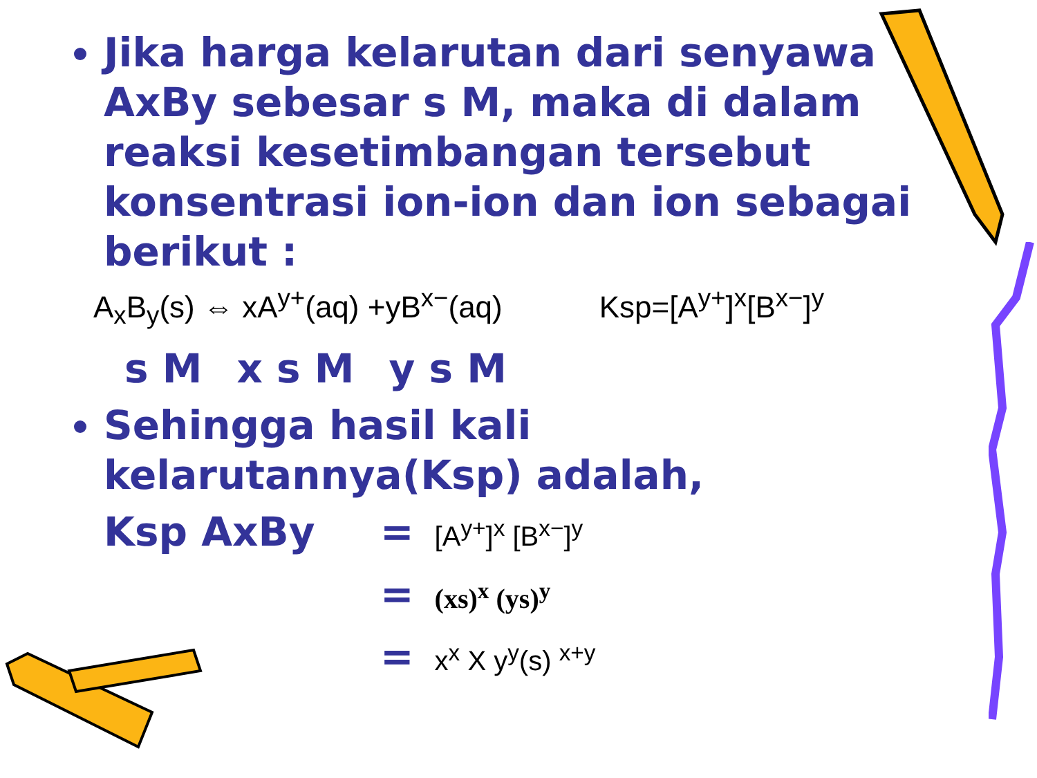Jika harga kelarutan dari senyawa AxBy sebesar s M, maka di dalam reaksi kesetimbangan tersebut konsentrasi ion-ion dan ion sebagai berikut :
A<sub>x</sub>B<sub>y</sub>(s) ⇔ xA<sup>y+</sup>(aq) +yB<sup>x−</sup>(aq) Ksp=[A<sup>y+</sup>]<sup>x</sup>[B<sup>x−</sup>]<sup>y</sup>
s M x s M y s M
Sehingga hasil kali kelarutannya(Ksp) adalah,
Ksp AxBy
= [A<sup>y+</sup>]<sup>x</sup> [B<sup>x−</sup>]<sup>y</sup>
= (xs)<sup>x</sup> (ys)<sup>y</sup>
= x<sup>x</sup> X y<sup>y</sup>(s) <sup>x+y</sup>